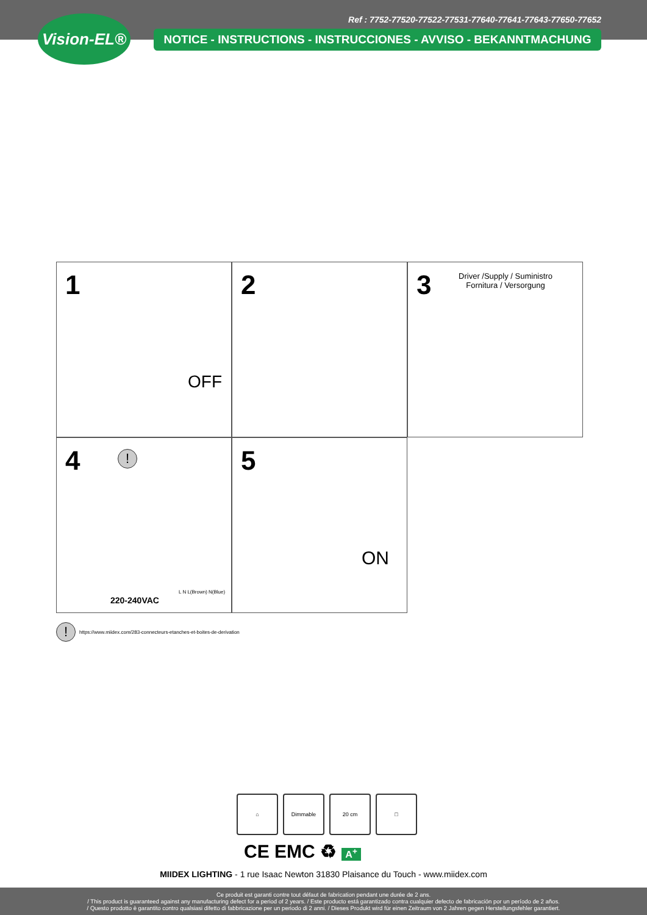Ref : 7752-77520-77522-77531-77640-77641-77643-77650-77652
Vision-EL®
NOTICE - INSTRUCTIONS - INSTRUCCIONES - AVVISO - BEKANNTMACHUNG
1
OFF
2
3
Driver /Supply / Suministro Fornitura / Versorgung
4 !
220-240VAC
L N L(Brown) N(Blue)
5
ON
!
https://www.miidex.com/283-connecteurs-etanches-et-boites-de-derivation
⌂ Dimmable 20 cm □
CE EMC ♻ A<sup>+</sup>
MIIDEX LIGHTING - 1 rue Isaac Newton 31830 Plaisance du Touch - www.miidex.com
Ce produit est garanti contre tout défaut de fabrication pendant une durée de 2 ans.
/ This product is guaranteed against any manufacturing defect for a period of 2 years. / Este producto está garantizado contra cualquier defecto de fabricación por un período de 2 años.
/ Questo prodotto è garantito contro qualsiasi difetto di fabbricazione per un periodo di 2 anni. / Dieses Produkt wird für einen Zeitraum von 2 Jahren gegen Herstellungsfehler garantiert.